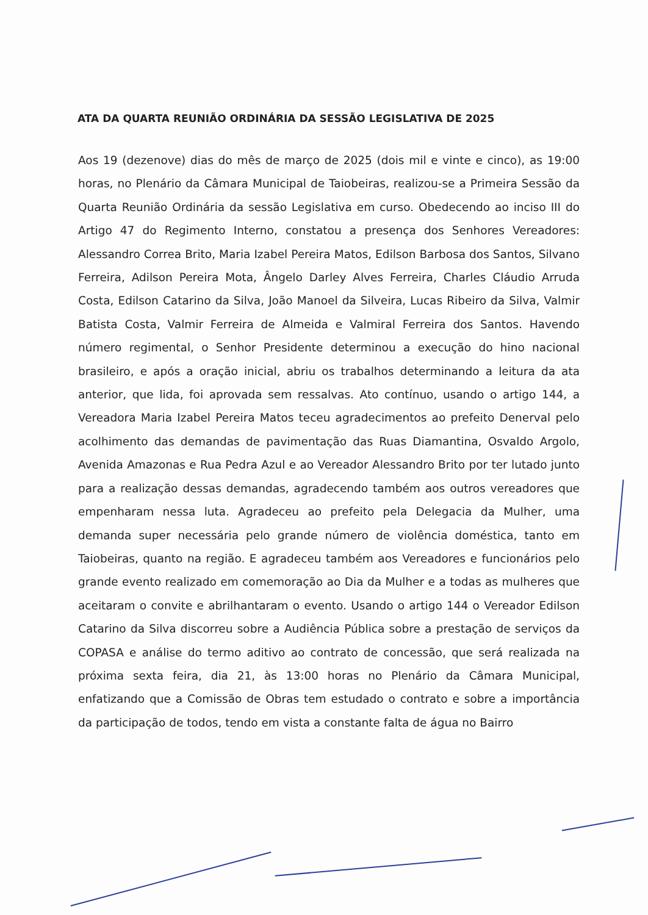ATA DA QUARTA REUNIÃO ORDINÁRIA DA SESSÃO LEGISLATIVA DE 2025
Aos 19 (dezenove) dias do mês de março de 2025 (dois mil e vinte e cinco), as 19:00 horas, no Plenário da Câmara Municipal de Taiobeiras, realizou-se a Primeira Sessão da Quarta Reunião Ordinária da sessão Legislativa em curso. Obedecendo ao inciso III do Artigo 47 do Regimento Interno, constatou a presença dos Senhores Vereadores: Alessandro Correa Brito, Maria Izabel Pereira Matos, Edilson Barbosa dos Santos, Silvano Ferreira, Adilson Pereira Mota, Ângelo Darley Alves Ferreira, Charles Cláudio Arruda Costa, Edilson Catarino da Silva, João Manoel da Silveira, Lucas Ribeiro da Silva, Valmir Batista Costa, Valmir Ferreira de Almeida e Valmiral Ferreira dos Santos. Havendo número regimental, o Senhor Presidente determinou a execução do hino nacional brasileiro, e após a oração inicial, abriu os trabalhos determinando a leitura da ata anterior, que lida, foi aprovada sem ressalvas. Ato contínuo, usando o artigo 144, a Vereadora Maria Izabel Pereira Matos teceu agradecimentos ao prefeito Denerval pelo acolhimento das demandas de pavimentação das Ruas Diamantina, Osvaldo Argolo, Avenida Amazonas e Rua Pedra Azul e ao Vereador Alessandro Brito por ter lutado junto para a realização dessas demandas, agradecendo também aos outros vereadores que empenharam nessa luta. Agradeceu ao prefeito pela Delegacia da Mulher, uma demanda super necessária pelo grande número de violência doméstica, tanto em Taiobeiras, quanto na região. E agradeceu também aos Vereadores e funcionários pelo grande evento realizado em comemoração ao Dia da Mulher e a todas as mulheres que aceitaram o convite e abrilhantaram o evento. Usando o artigo 144 o Vereador Edilson Catarino da Silva discorreu sobre a Audiência Pública sobre a prestação de serviços da COPASA e análise do termo aditivo ao contrato de concessão, que será realizada na próxima sexta feira, dia 21, às 13:00 horas no Plenário da Câmara Municipal, enfatizando que a Comissão de Obras tem estudado o contrato e sobre a importância da participação de todos, tendo em vista a constante falta de água no Bairro